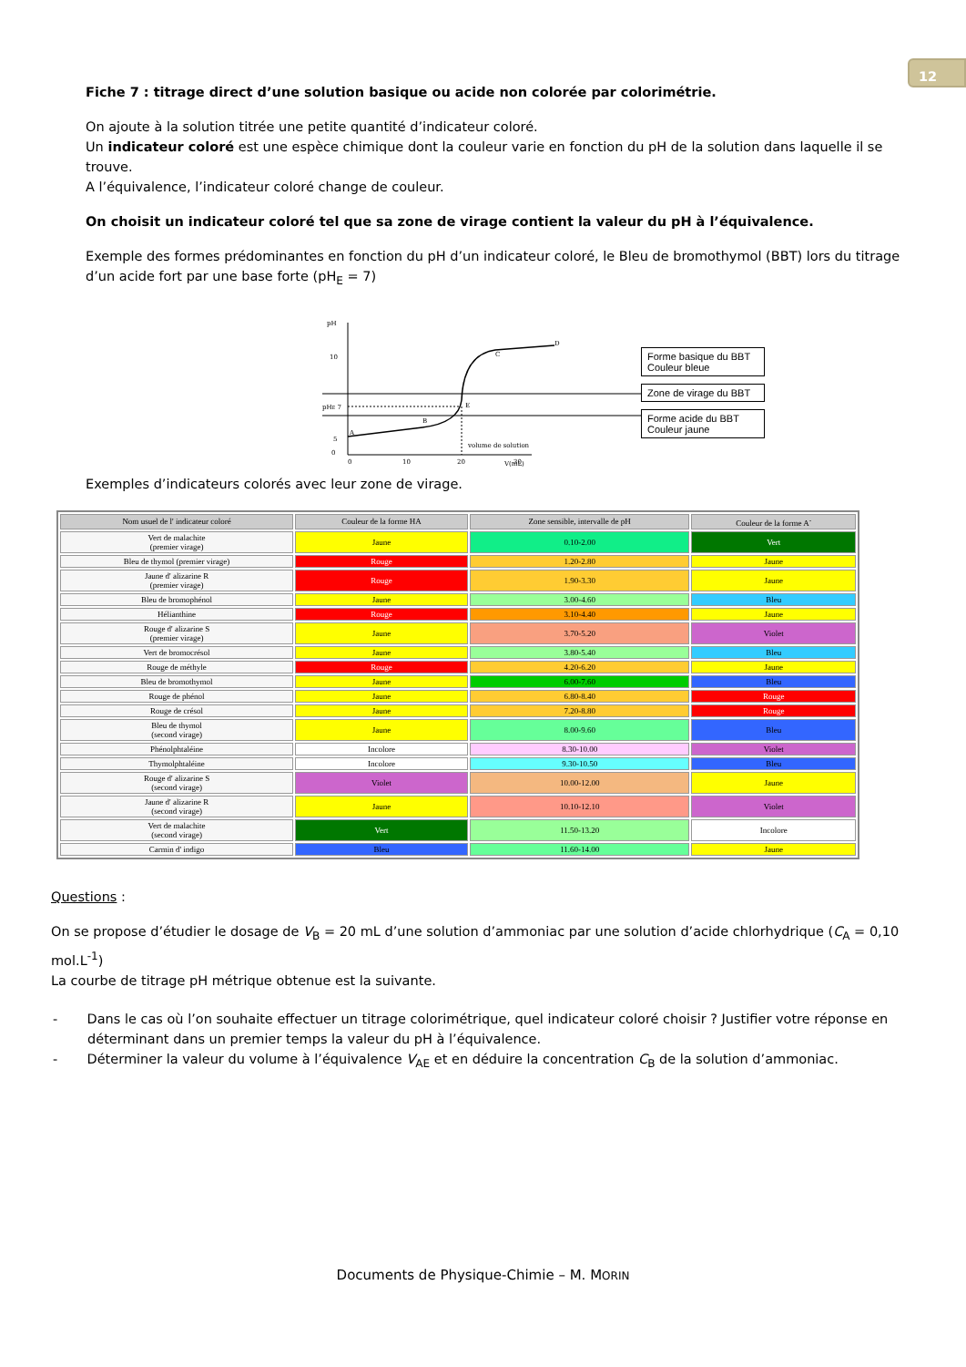12
Fiche 7 : titrage direct d’une solution basique ou acide non colorée par colorimétrie.
On ajoute à la solution titrée une petite quantité d’indicateur coloré.
Un indicateur coloré est une espèce chimique dont la couleur varie en fonction du pH de la solution dans laquelle il se trouve.
A l’équivalence, l’indicateur coloré change de couleur.
On choisit un indicateur coloré tel que sa zone de virage contient la valeur du pH à l’équivalence.
Exemple des formes prédominantes en fonction du pH d’un indicateur coloré, le Bleu de bromothymol (BBT) lors du titrage d’un acide fort par une base forte (pH<sub>E</sub> = 7)
pH
10
pHE 7
5
0
A
B
C
D
E
0
10
20
30
volume de solution
V(mL)
Forme basique du BBT
Couleur bleue
Zone de virage du BBT
Forme acide du BBT
Couleur jaune
Exemples d’indicateurs colorés avec leur zone de virage.
| Nom usuel de l' indicateur coloré | Couleur de la forme HA | Zone sensible, intervalle de pH | Couleur de la forme A<sup>-</sup> |
| --- | --- | --- | --- |
| Vert de malachite (premier virage) | Jaune | 0.10-2.00 | Vert |
| Bleu de thymol (premier virage) | Rouge | 1.20-2.80 | Jaune |
| Jaune d' alizarine R (premier virage) | Rouge | 1.90-3.30 | Jaune |
| Bleu de bromophénol | Jaune | 3.00-4.60 | Bleu |
| Hélianthine | Rouge | 3.10-4.40 | Jaune |
| Rouge d' alizarine S (premier virage) | Jaune | 3.70-5.20 | Violet |
| Vert de bromocrésol | Jaune | 3.80-5.40 | Bleu |
| Rouge de méthyle | Rouge | 4.20-6.20 | Jaune |
| Bleu de bromothymol | Jaune | 6.00-7.60 | Bleu |
| Rouge de phénol | Jaune | 6.80-8.40 | Rouge |
| Rouge de crésol | Jaune | 7.20-8.80 | Rouge |
| Bleu de thymol (second virage) | Jaune | 8.00-9.60 | Bleu |
| Phénolphtaléine | Incolore | 8.30-10.00 | Violet |
| Thymolphtaléine | Incolore | 9.30-10.50 | Bleu |
| Rouge d' alizarine S (second virage) | Violet | 10.00-12.00 | Jaune |
| Jaune d' alizarine R (second virage) | Jaune | 10.10-12.10 | Violet |
| Vert de malachite (second virage) | Vert | 11.50-13.20 | Incolore |
| Carmin d' indigo | Bleu | 11.60-14.00 | Jaune |
Questions :
On se propose d’étudier le dosage de V<sub>B</sub> = 20 mL d’une solution d’ammoniac par une solution d’acide chlorhydrique (C<sub>A</sub> = 0,10 mol.L<sup>-1</sup>)
La courbe de titrage pH métrique obtenue est la suivante.
- Dans le cas où l’on souhaite effectuer un titrage colorimétrique, quel indicateur coloré choisir ? Justifier votre réponse en déterminant dans un premier temps la valeur du pH à l’équivalence.
- Déterminer la valeur du volume à l’équivalence V<sub>AE</sub> et en déduire la concentration C<sub>B</sub> de la solution d’ammoniac.
Documents de Physique-Chimie – M. MORIN